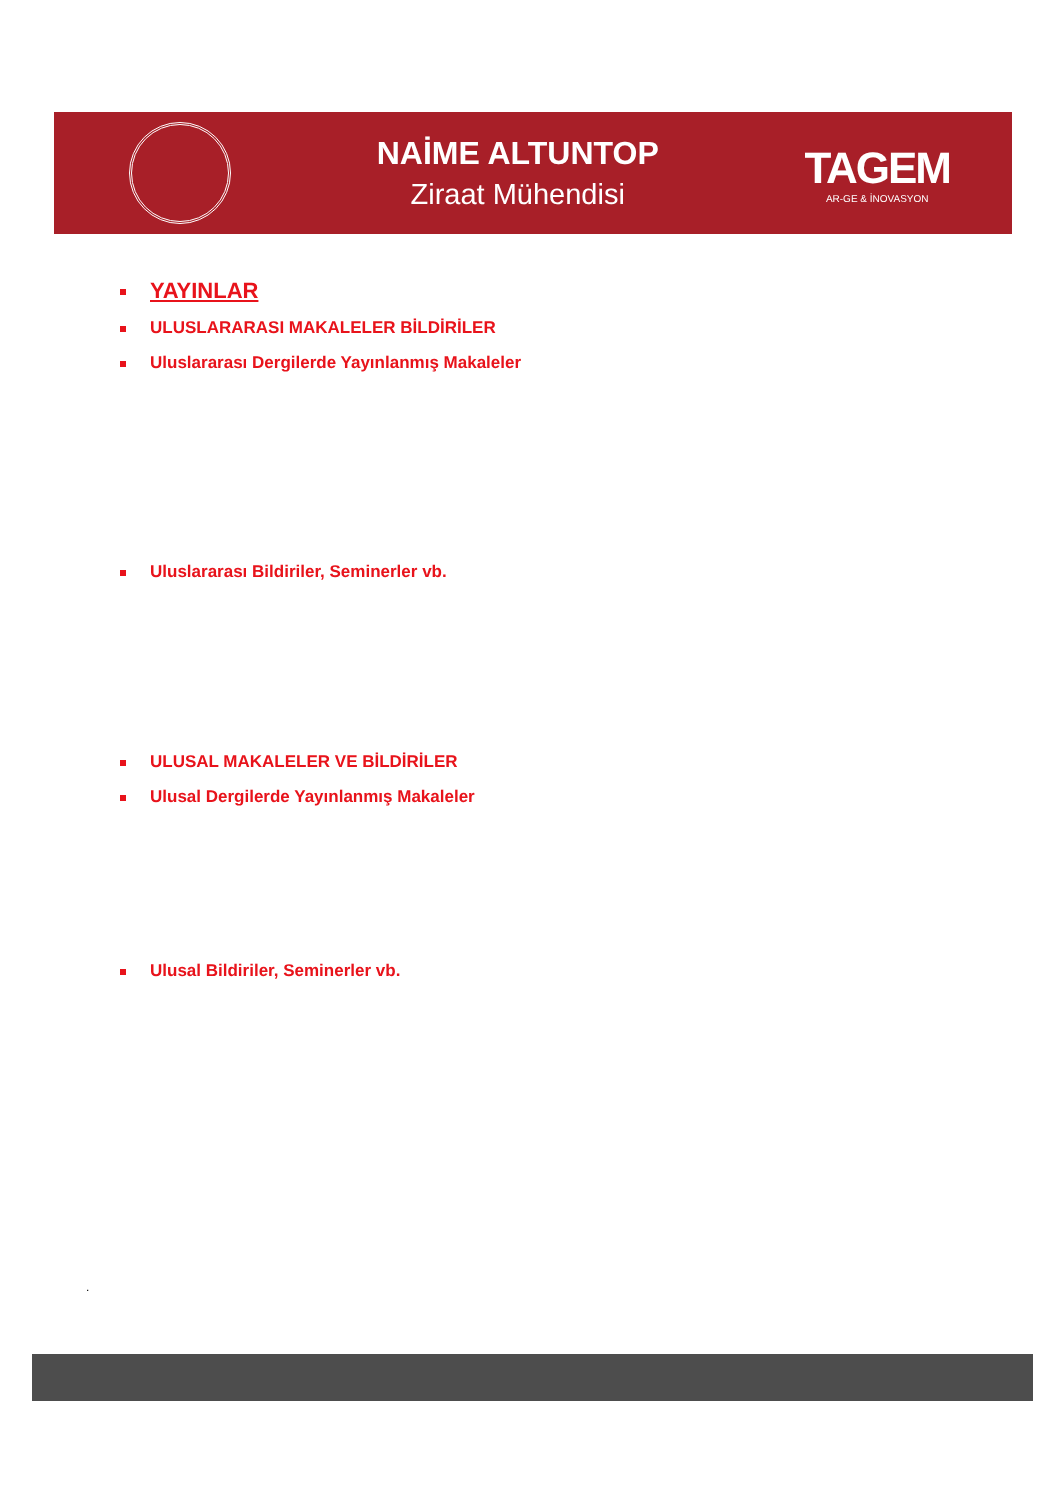NAİME ALTUNTOP
Ziraat Mühendisi
TAGEM
AR-GE & İNOVASYON
YAYINLAR
ULUSLARARASI MAKALELER BİLDİRİLER
Uluslararası Dergilerde Yayınlanmış Makaleler
Uluslararası Bildiriler, Seminerler vb.
ULUSAL MAKALELER VE BİLDİRİLER
Ulusal Dergilerde Yayınlanmış Makaleler
Ulusal Bildiriler, Seminerler vb.
.